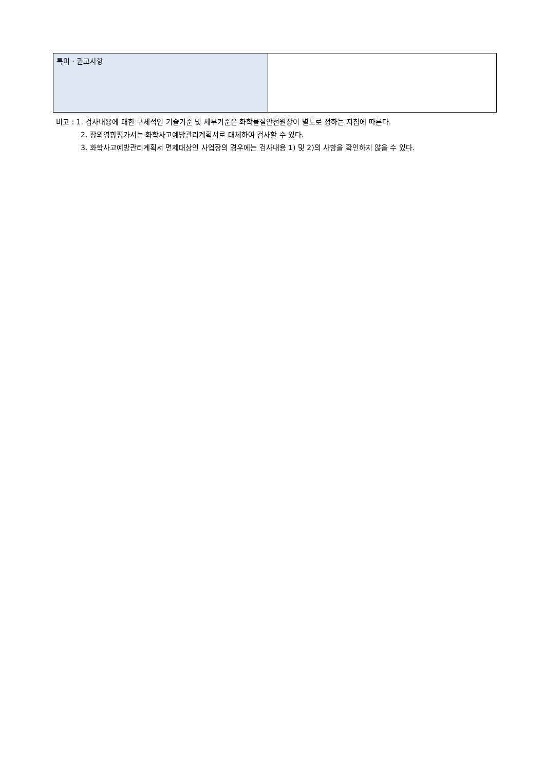| 특이ㆍ권고사항 | |
비고 : 1. 검사내용에 대한 구체적인 기술기준 및 세부기준은 화학물질안전원장이 별도로 정하는 지침에 따른다.
2. 장외영향평가서는 화학사고예방관리계획서로 대체하여 검사할 수 있다.
3. 화학사고예방관리계획서 면제대상인 사업장의 경우에는 검사내용 1) 및 2)의 사항을 확인하지 않을 수 있다.